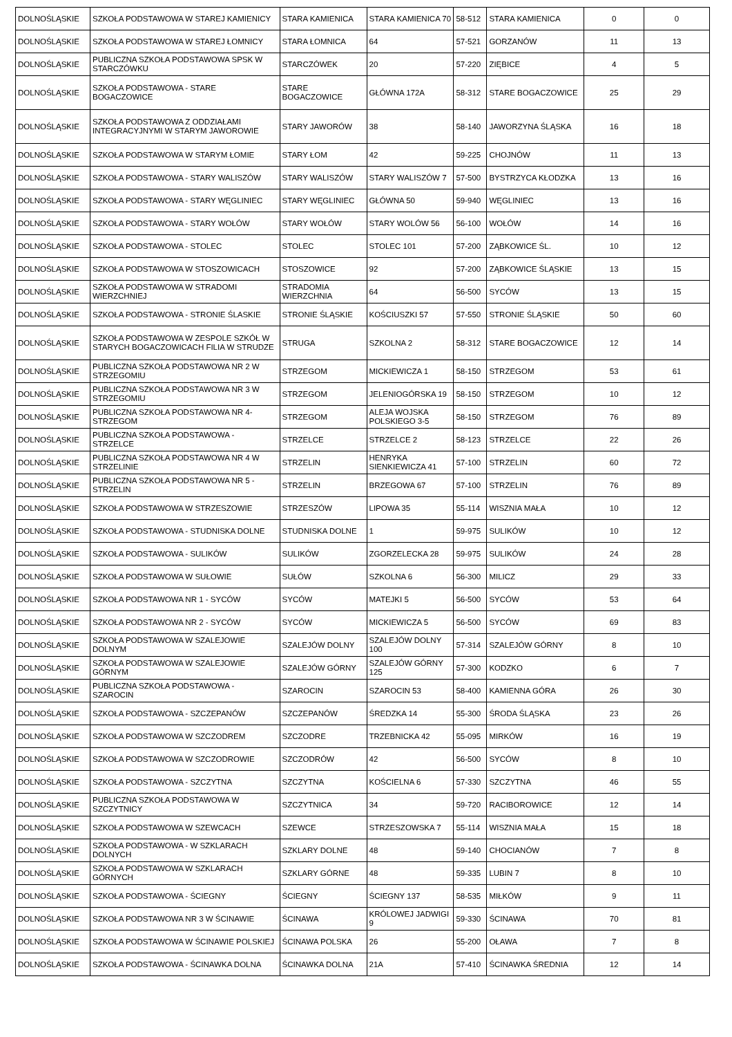| DOLNOŚLĄSKIE | SZKOŁA PODSTAWOWA W STAREJ KAMIENICY | STARA KAMIENICA | STARA KAMIENICA 70 | 58-512 | STARA KAMIENICA | 0 | 0 |
| DOLNOŚLĄSKIE | SZKOŁA PODSTAWOWA W STAREJ ŁOMNICY | STARA ŁOMNICA | 64 | 57-521 | GORZANÓW | 11 | 13 |
| DOLNOŚLĄSKIE | PUBLICZNA SZKOŁA PODSTAWOWA SPSK W STARCZÓWKU | STARCZÓWEK | 20 | 57-220 | ZIĘBICE | 4 | 5 |
| DOLNOŚLĄSKIE | SZKOŁA PODSTAWOWA - STARE BOGACZOWICE | STARE BOGACZOWICE | GŁÓWNA 172A | 58-312 | STARE BOGACZOWICE | 25 | 29 |
| DOLNOŚLĄSKIE | SZKOŁA PODSTAWOWA Z ODDZIAŁAMI INTEGRACYJNYMI W STARYM JAWOROWIE | STARY JAWORÓW | 38 | 58-140 | JAWORZYNA ŚLĄSKA | 16 | 18 |
| DOLNOŚLĄSKIE | SZKOŁA PODSTAWOWA W STARYM ŁOMIE | STARY ŁOM | 42 | 59-225 | CHOJNÓW | 11 | 13 |
| DOLNOŚLĄSKIE | SZKOŁA PODSTAWOWA - STARY WALISZÓW | STARY WALISZÓW | STARY WALISZÓW 7 | 57-500 | BYSTRZYCA KŁODZKA | 13 | 16 |
| DOLNOŚLĄSKIE | SZKOŁA PODSTAWOWA - STARY WĘGLINIEC | STARY WĘGLINIEC | GŁÓWNA 50 | 59-940 | WĘGLINIEC | 13 | 16 |
| DOLNOŚLĄSKIE | SZKOŁA PODSTAWOWA - STARY WOŁÓW | STARY WOŁÓW | STARY WOLÓW 56 | 56-100 | WOŁÓW | 14 | 16 |
| DOLNOŚLĄSKIE | SZKOŁA PODSTAWOWA - STOLEC | STOLEC | STOLEC 101 | 57-200 | ZĄBKOWICE ŚL. | 10 | 12 |
| DOLNOŚLĄSKIE | SZKOŁA PODSTAWOWA W STOSZOWICACH | STOSZOWICE | 92 | 57-200 | ZĄBKOWICE ŚLĄSKIE | 13 | 15 |
| DOLNOŚLĄSKIE | SZKOŁA PODSTAWOWA W STRADOMI WIERZCHNIEJ | STRADOMIA WIERZCHNIA | 64 | 56-500 | SYCÓW | 13 | 15 |
| DOLNOŚLĄSKIE | SZKOŁA PODSTAWOWA - STRONIE ŚLASKIE | STRONIE ŚLĄSKIE | KOŚCIUSZKI 57 | 57-550 | STRONIE ŚLĄSKIE | 50 | 60 |
| DOLNOŚLĄSKIE | SZKOŁA PODSTAWOWA W ZESPOLE SZKÓŁ W STARYCH BOGACZOWICACH FILIA W STRUDZE | STRUGA | SZKOLNA 2 | 58-312 | STARE BOGACZOWICE | 12 | 14 |
| DOLNOŚLĄSKIE | PUBLICZNA SZKOŁA PODSTAWOWA NR 2 W STRZEGOMIU | STRZEGOM | MICKIEWICZA 1 | 58-150 | STRZEGOM | 53 | 61 |
| DOLNOŚLĄSKIE | PUBLICZNA SZKOŁA PODSTAWOWA NR 3 W STRZEGOMIU | STRZEGOM | JELENIOGÓRSKA 19 | 58-150 | STRZEGOM | 10 | 12 |
| DOLNOŚLĄSKIE | PUBLICZNA SZKOŁA PODSTAWOWA NR 4- STRZEGOM | STRZEGOM | ALEJA WOJSKA POLSKIEGO 3-5 | 58-150 | STRZEGOM | 76 | 89 |
| DOLNOŚLĄSKIE | PUBLICZNA SZKOŁA PODSTAWOWA - STRZELCE | STRZELCE | STRZELCE 2 | 58-123 | STRZELCE | 22 | 26 |
| DOLNOŚLĄSKIE | PUBLICZNA SZKOŁA PODSTAWOWA NR 4 W STRZELINIE | STRZELIN | HENRYKA SIENKIEWICZA 41 | 57-100 | STRZELIN | 60 | 72 |
| DOLNOŚLĄSKIE | PUBLICZNA SZKOŁA PODSTAWOWA NR 5 - STRZELIN | STRZELIN | BRZEGOWA 67 | 57-100 | STRZELIN | 76 | 89 |
| DOLNOŚLĄSKIE | SZKOŁA PODSTAWOWA W STRZESZOWIE | STRZESZÓW | LIPOWA 35 | 55-114 | WISZNIA MAŁA | 10 | 12 |
| DOLNOŚLĄSKIE | SZKOŁA PODSTAWOWA - STUDNISKA DOLNE | STUDNISKA DOLNE | 1 | 59-975 | SULIKÓW | 10 | 12 |
| DOLNOŚLĄSKIE | SZKOŁA PODSTAWOWA - SULIKÓW | SULIKÓW | ZGORZELECKA 28 | 59-975 | SULIKÓW | 24 | 28 |
| DOLNOŚLĄSKIE | SZKOŁA PODSTAWOWA W SUŁOWIE | SUŁÓW | SZKOLNA 6 | 56-300 | MILICZ | 29 | 33 |
| DOLNOŚLĄSKIE | SZKOŁA PODSTAWOWA NR 1 - SYCÓW | SYCÓW | MATEJKI 5 | 56-500 | SYCÓW | 53 | 64 |
| DOLNOŚLĄSKIE | SZKOŁA PODSTAWOWA NR 2 - SYCÓW | SYCÓW | MICKIEWICZA 5 | 56-500 | SYCÓW | 69 | 83 |
| DOLNOŚLĄSKIE | SZKOŁA PODSTAWOWA W SZALEJOWIE DOLNYM | SZALEJÓW DOLNY | SZALEJÓW DOLNY 100 | 57-314 | SZALEJÓW GÓRNY | 8 | 10 |
| DOLNOŚLĄSKIE | SZKOŁA PODSTAWOWA W SZALEJOWIE GÓRNYM | SZALEJÓW GÓRNY | SZALEJÓW GÓRNY 125 | 57-300 | KODZKO | 6 | 7 |
| DOLNOŚLĄSKIE | PUBLICZNA SZKOŁA PODSTAWOWA - SZAROCIN | SZAROCIN | SZAROCIN 53 | 58-400 | KAMIENNA GÓRA | 26 | 30 |
| DOLNOŚLĄSKIE | SZKOŁA PODSTAWOWA - SZCZEPANÓW | SZCZEPANÓW | ŚREDZKA 14 | 55-300 | ŚRODA ŚLĄSKA | 23 | 26 |
| DOLNOŚLĄSKIE | SZKOŁA PODSTAWOWA W SZCZODREM | SZCZODRE | TRZEBNICKA 42 | 55-095 | MIRKÓW | 16 | 19 |
| DOLNOŚLĄSKIE | SZKOŁA PODSTAWOWA W SZCZODROWIE | SZCZODRÓW | 42 | 56-500 | SYCÓW | 8 | 10 |
| DOLNOŚLĄSKIE | SZKOŁA PODSTAWOWA - SZCZYTNA | SZCZYTNA | KOŚCIELNA 6 | 57-330 | SZCZYTNA | 46 | 55 |
| DOLNOŚLĄSKIE | PUBLICZNA SZKOŁA PODSTAWOWA W SZCZYTNICY | SZCZYTNICA | 34 | 59-720 | RACIBOROWICE | 12 | 14 |
| DOLNOŚLĄSKIE | SZKOŁA PODSTAWOWA W SZEWCACH | SZEWCE | STRZESZOWSKA 7 | 55-114 | WISZNIA MAŁA | 15 | 18 |
| DOLNOŚLĄSKIE | SZKOŁA PODSTAWOWA - W SZKLARACH DOLNYCH | SZKLARY DOLNE | 48 | 59-140 | CHOCIANÓW | 7 | 8 |
| DOLNOŚLĄSKIE | SZKOŁA PODSTAWOWA W SZKLARACH GÓRNYCH | SZKLARY GÓRNE | 48 | 59-335 | LUBIN 7 | 8 | 10 |
| DOLNOŚLĄSKIE | SZKOŁA PODSTAWOWA - ŚCIEGNY | ŚCIEGNY | ŚCIEGNY 137 | 58-535 | MIŁKÓW | 9 | 11 |
| DOLNOŚLĄSKIE | SZKOŁA PODSTAWOWA NR 3 W ŚCINAWIE | ŚCINAWA | KRÓLOWEJ JADWIGI 9 | 59-330 | ŚCINAWA | 70 | 81 |
| DOLNOŚLĄSKIE | SZKOŁA PODSTAWOWA W ŚCINAWIE POLSKIEJ | ŚCINAWA POLSKA | 26 | 55-200 | OŁAWA | 7 | 8 |
| DOLNOŚLĄSKIE | SZKOŁA PODSTAWOWA - ŚCINAWKA DOLNA | ŚCINAWKA DOLNA | 21A | 57-410 | ŚCINAWKA ŚREDNIA | 12 | 14 |